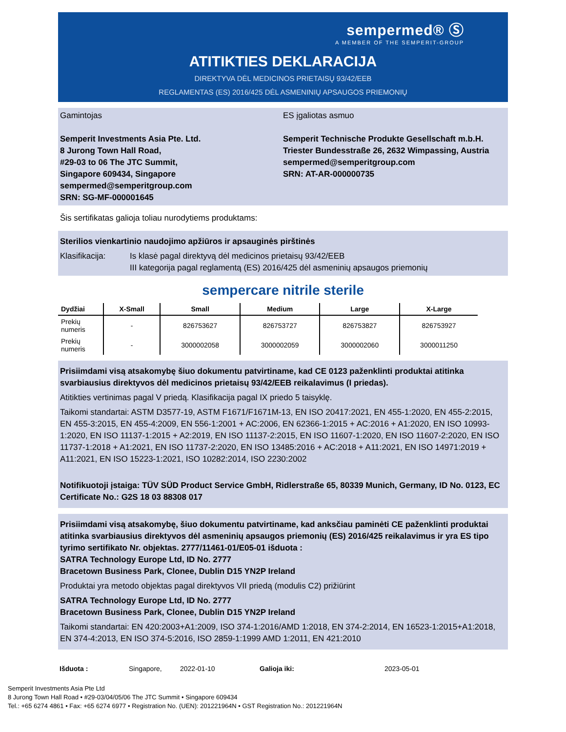sempermed® Ⓢ
A MEMBER OF THE SEMPERIT-GROUP
ATITIKTIES DEKLARACIJA
DIREKTYVA DĖL MEDICINOS PRIETAISŲ 93/42/EEB
REGLAMENTAS (ES) 2016/425 DĖL ASMENINIŲ APSAUGOS PRIEMONIŲ
Gamintojas
Semperit Investments Asia Pte. Ltd.
8 Jurong Town Hall Road,
#29-03 to 06 The JTC Summit,
Singapore 609434, Singapore
sempermed@semperitgroup.com
SRN: SG-MF-000001645
ES įgaliotas asmuo
Semperit Technische Produkte Gesellschaft m.b.H.
Triester Bundesstraße 26, 2632 Wimpassing, Austria
sempermed@semperitgroup.com
SRN: AT-AR-000000735
Šis sertifikatas galioja toliau nurodytiems produktams:
Sterilios vienkartinio naudojimo apžiūros ir apsauginės pirštinės
Klasifikacija: Is klasė pagal direktyvą dėl medicinos prietaisų 93/42/EEB
III kategorija pagal reglamentą (ES) 2016/425 dėl asmeninių apsaugos priemonių
sempercare nitrile sterile
| Dydžiai | X-Small | Small | Medium | Large | X-Large |
| --- | --- | --- | --- | --- | --- |
| Prekių numeris | - | 826753627 | 826753727 | 826753827 | 826753927 |
| Prekių numeris | - | 3000002058 | 3000002059 | 3000002060 | 3000011250 |
Prisiimdami visą atsakomybę šiuo dokumentu patvirtiname, kad CE 0123 paženklinti produktai atitinka svarbiausius direktyvos dėl medicinos prietaisų 93/42/EEB reikalavimus (I priedas).
Atitikties vertinimas pagal V priedą. Klasifikacija pagal IX priedo 5 taisyklę.
Taikomi standartai: ASTM D3577-19, ASTM F1671/F1671M-13, EN ISO 20417:2021, EN 455-1:2020, EN 455-2:2015, EN 455-3:2015, EN 455-4:2009, EN 556-1:2001 + AC:2006, EN 62366-1:2015 + AC:2016 + A1:2020, EN ISO 10993-1:2020, EN ISO 11137-1:2015 + A2:2019, EN ISO 11137-2:2015, EN ISO 11607-1:2020, EN ISO 11607-2:2020, EN ISO 11737-1:2018 + A1:2021, EN ISO 11737-2:2020, EN ISO 13485:2016 + AC:2018 + A11:2021, EN ISO 14971:2019 + A11:2021, EN ISO 15223-1:2021, ISO 10282:2014, ISO 2230:2002
Notifikuotoji įstaiga: TÜV SÜD Product Service GmbH, Ridlerstraße 65, 80339 Munich, Germany, ID No. 0123, EC Certificate No.: G2S 18 03 88308 017
Prisiimdami visą atsakomybę, šiuo dokumentu patvirtiname, kad anksčiau paminėti CE paženklinti produktai atitinka svarbiausius direktyvos dėl asmeninių apsaugos priemonių (ES) 2016/425 reikalavimus ir yra ES tipo tyrimo sertifikato Nr. objektas. 2777/11461-01/E05-01 išduota :
SATRA Technology Europe Ltd, ID No. 2777
Bracetown Business Park, Clonee, Dublin D15 YN2P Ireland
Produktai yra metodo objektas pagal direktyvos VII priedą (modulis C2) prižiūrint
SATRA Technology Europe Ltd, ID No. 2777
Bracetown Business Park, Clonee, Dublin D15 YN2P Ireland
Taikomi standartai: EN 420:2003+A1:2009, ISO 374-1:2016/AMD 1:2018, EN 374-2:2014, EN 16523-1:2015+A1:2018, EN 374-4:2013, EN ISO 374-5:2016, ISO 2859-1:1999 AMD 1:2011, EN 421:2010
Išduota : Singapore, 2022-01-10 Galioja iki: 2023-05-01
Semperit Investments Asia Pte Ltd
8 Jurong Town Hall Road • #29-03/04/05/06 The JTC Summit • Singapore 609434
Tel.: +65 6274 4861 • Fax: +65 6274 6977 • Registration No. (UEN): 201221964N • GST Registration No.: 201221964N